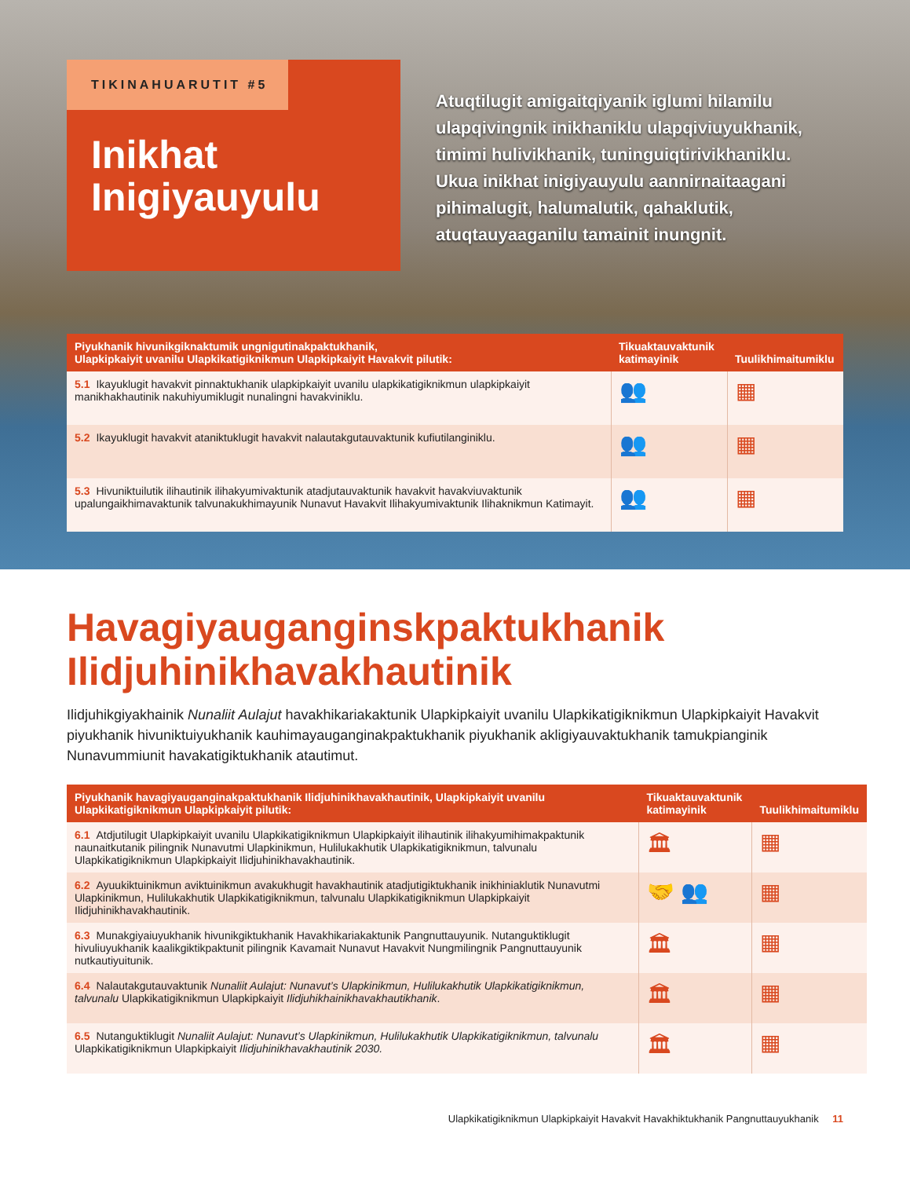TIKINAHUARUTIT #5
Inikhat Inigiyauyulu
Atuqtilugit amigaitqiyanik iglumi hilamilu ulapqivingnik inikhaniklu ulapqiviuyukhanik, timimi hulivikhanik, tuninguiqtirivikhaniklu. Ukua inikhat inigiyauyulu aannirnaitaagani pihimalugit, halumalutik, qahaklutik, atuqtauyaaganilu tamainit inungnit.
| Piyukhanik hivunikgiknaktumik ungnigutinakpaktukhanik, Ulapkipkaiyit uvanilu Ulapkikatigiknikmun Ulapkipkaiyit Havakvit pilutik: | Tikuaktauvaktunik katimayinik | Tuulikhimaitumiklu |
| --- | --- | --- |
| 5.1 Ikayuklugit havakvit pinnaktukhanik ulapkipkaiyit uvanilu ulapkikatigiknikmun ulapkipkaiyit manikhakhautinik nakuhiyumiklugit nunalingni havakviniklu. | 👥 | ▦ |
| 5.2 Ikayuklugit havakvit ataniktuklugit havakvit nalautakgutauvaktunik kufiutilanginiklu. | 👥 | ▦ |
| 5.3 Hivuniktuilutik ilihautinik ilihakyumivaktunik atadjutauvaktunik havakvit havakviuvaktunik upalungaikhimavaktunik talvunakukhimayunik Nunavut Havakvit Ilihakyumivaktunik Ilihaknikmun Katimayit. | 👥 | ▦ |
Havagiyauganginskpaktukhanik Ilidjuhinikhavakhautinik
Ilidjuhikgiyakhainik Nunaliit Aulajut havakhikariakaktunik Ulapkipkaiyit uvanilu Ulapkikatigiknikmun Ulapkipkaiyit Havakvit piyukhanik hivuniktuiyukhanik kauhimayauganginakpaktukhanik piyukhanik akligiyauvaktukhanik tamukpianginik Nunavummiunit havakatigiktukhanik atautimut.
| Piyukhanik havagiyauganginakpaktukhanik Ilidjuhinikhavakhautinik, Ulapkipkaiyit uvanilu Ulapkikatigiknikmun Ulapkipkaiyit pilutik: | Tikuaktauvaktunik katimayinik | Tuulikhimaitumiklu |
| --- | --- | --- |
| 6.1 Atdjutilugit Ulapkipkaiyit uvanilu Ulapkikatigiknikmun Ulapkipkaiyit ilihautinik ilihakyumihimakpaktunik naunaitkutanik pilingnik Nunavutmi Ulapkinikmun, Hulilukakhutik Ulapkikatigiknikmun, talvunalu Ulapkikatigiknikmun Ulapkipkaiyit Ilidjuhinikhavakhautinik. | 🏛 | ▦ |
| 6.2 Ayuukiktuinikmun aviktuinikmun avakukhugit havakhautinik atadjutigiktukhanik inikhiniaklutik Nunavutmi Ulapkinikmun, Hulilukakhutik Ulapkikatigiknikmun, talvunalu Ulapkikatigiknikmun Ulapkipkaiyit Ilidjuhinikhavakhautinik. | 🤝 👥 | ▦ |
| 6.3 Munakgiyaiuyukhanik hivunikgiktukhanik Havakhikariakaktunik Pangnuttauyunik. Nutanguktiklugit hivuliuyukhanik kaalikgiktikpaktunit pilingnik Kavamait Nunavut Havakvit Nungmilingnik Pangnuttauyunik nutkautiyuitunik. | 🏛 | ▦ |
| 6.4 Nalautakgutauvaktunik Nunaliit Aulajut: Nunavut’s Ulapkinikmun, Hulilukakhutik Ulapkikatigiknikmun, talvunalu Ulapkikatigiknikmun Ulapkipkaiyit Ilidjuhikhainikhavakhautikhanik . | 🏛 | ▦ |
| 6.5 Nutanguktiklugit Nunaliit Aulajut: Nunavut’s Ulapkinikmun, Hulilukakhutik Ulapkikatigiknikmun, talvunalu Ulapkikatigiknikmun Ulapkipkaiyit Ilidjuhinikhavakhautinik 2030. | 🏛 | ▦ |
Ulapkikatigiknikmun Ulapkipkaiyit Havakvit Havakhiktukhanik Pangnuttauyukhanik 11